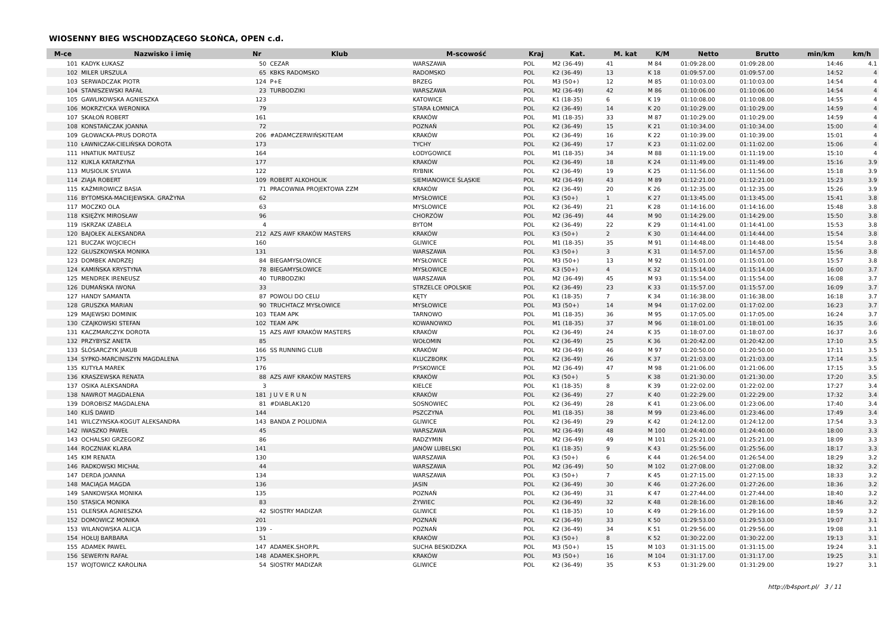WIOSENNY BIEG WSCHODZĄCEGO SŁOŃCA, OPEN c.d.
| M-ce | Nazwisko i imię | Nr | Klub | M-scowość | Kraj | Kat. | M. kat | K/M | Netto | Brutto | min/km | km/h |
| --- | --- | --- | --- | --- | --- | --- | --- | --- | --- | --- | --- | --- |
| 101 | KADYK ŁUKASZ | 50 | CEZAR | WARSZAWA | POL | M2 (36-49) | 41 | M 84 | 01:09:28.00 | 01:09:28.00 | 14:46 | 4.1 |
| 102 | MILER URSZULA | 65 | KBKS RADOMSKO | RADOMSKO | POL | K2 (36-49) | 13 | K 18 | 01:09:57.00 | 01:09:57.00 | 14:52 | 4 |
| 103 | SERWADCZAK PIOTR | 124 | P+E | BRZEG | POL | M3 (50+) | 12 | M 85 | 01:10:03.00 | 01:10:03.00 | 14:54 | 4 |
| 104 | STANISZEWSKI RAFAŁ | 23 | TURBODZIKI | WARSZAWA | POL | M2 (36-49) | 42 | M 86 | 01:10:06.00 | 01:10:06.00 | 14:54 | 4 |
| 105 | GAWLIKOWSKA AGNIESZKA | 123 | | KATOWICE | POL | K1 (18-35) | 6 | K 19 | 01:10:08.00 | 01:10:08.00 | 14:55 | 4 |
| 106 | MOKRZYCKA WERONIKA | 79 | | STARA ŁOMNICA | POL | K2 (36-49) | 14 | K 20 | 01:10:29.00 | 01:10:29.00 | 14:59 | 4 |
| 107 | SKAŁOŃ ROBERT | 161 | | KRAKÓW | POL | M1 (18-35) | 33 | M 87 | 01:10:29.00 | 01:10:29.00 | 14:59 | 4 |
| 108 | KONSTAŃCZAK JOANNA | 72 | | POZNAŃ | POL | K2 (36-49) | 15 | K 21 | 01:10:34.00 | 01:10:34.00 | 15:00 | 4 |
| 109 | GŁOWACKA-PRUS DOROTA | 206 | #ADAMCZERWIŃSKITEAM | KRAKÓW | POL | K2 (36-49) | 16 | K 22 | 01:10:39.00 | 01:10:39.00 | 15:01 | 4 |
| 110 | ŁAWNICZAK-CIELIŃSKA DOROTA | 173 | | TYCHY | POL | K2 (36-49) | 17 | K 23 | 01:11:02.00 | 01:11:02.00 | 15:06 | 4 |
| 111 | HNATIUK MATEUSZ | 164 | | ŁODYGOWICE | POL | M1 (18-35) | 34 | M 88 | 01:11:19.00 | 01:11:19.00 | 15:10 | 4 |
| 112 | KUKLA KATARZYNA | 177 | | KRAKÓW | POL | K2 (36-49) | 18 | K 24 | 01:11:49.00 | 01:11:49.00 | 15:16 | 3.9 |
| 113 | MUSIOLIK SYLWIA | 122 | | RYBNIK | POL | K2 (36-49) | 19 | K 25 | 01:11:56.00 | 01:11:56.00 | 15:18 | 3.9 |
| 114 | ZIAJA ROBERT | 109 | ROBERT ALKOHOLIK | SIEMIANOWICE ŚLĄSKIE | POL | M2 (36-49) | 43 | M 89 | 01:12:21.00 | 01:12:21.00 | 15:23 | 3.9 |
| 115 | KAŹMIROWICZ BASIA | 71 | PRACOWNIA PROJEKTOWA ZZM | KRAKÓW | POL | K2 (36-49) | 20 | K 26 | 01:12:35.00 | 01:12:35.00 | 15:26 | 3.9 |
| 116 | BYTOMSKA-MACIEJEWSKA. GRAŻYNA | 62 | | MYSŁOWICE | POL | K3 (50+) | 1 | K 27 | 01:13:45.00 | 01:13:45.00 | 15:41 | 3.8 |
| 117 | MOCZKO OLA | 63 | | MYSLOWICE | POL | K2 (36-49) | 21 | K 28 | 01:14:16.00 | 01:14:16.00 | 15:48 | 3.8 |
| 118 | KSIĘŻYK MIROSŁAW | 96 | | CHORZÓW | POL | M2 (36-49) | 44 | M 90 | 01:14:29.00 | 01:14:29.00 | 15:50 | 3.8 |
| 119 | ISKRZAK IZABELA | 4 | | BYTOM | POL | K2 (36-49) | 22 | K 29 | 01:14:41.00 | 01:14:41.00 | 15:53 | 3.8 |
| 120 | BAJOŁEK ALEKSANDRA | 212 | AZS AWF KRAKÓW MASTERS | KRAKÓW | POL | K3 (50+) | 2 | K 30 | 01:14:44.00 | 01:14:44.00 | 15:54 | 3.8 |
| 121 | BUCZAK WOJCIECH | 160 | | GLIWICE | POL | M1 (18-35) | 35 | M 91 | 01:14:48.00 | 01:14:48.00 | 15:54 | 3.8 |
| 122 | GŁUSZKOWSKA MONIKA | 131 | | WARSZAWA | POL | K3 (50+) | 3 | K 31 | 01:14:57.00 | 01:14:57.00 | 15:56 | 3.8 |
| 123 | DOMBEK ANDRZEJ | 84 | BIEGAMYSŁOWICE | MYSŁOWICE | POL | M3 (50+) | 13 | M 92 | 01:15:01.00 | 01:15:01.00 | 15:57 | 3.8 |
| 124 | KAMIŃSKA KRYSTYNA | 78 | BIEGAMYSŁOWICE | MYSŁOWICE | POL | K3 (50+) | 4 | K 32 | 01:15:14.00 | 01:15:14.00 | 16:00 | 3.7 |
| 125 | MENDREK IRENEUSZ | 40 | TURBODZIKI | WARSZAWA | POL | M2 (36-49) | 45 | M 93 | 01:15:54.00 | 01:15:54.00 | 16:08 | 3.7 |
| 126 | DUMAŃSKA IWONA | 33 | | STRZELCE OPOLSKIE | POL | K2 (36-49) | 23 | K 33 | 01:15:57.00 | 01:15:57.00 | 16:09 | 3.7 |
| 127 | HANDY SAMANTA | 87 | POWOLI DO CELU | KĘTY | POL | K1 (18-35) | 7 | K 34 | 01:16:38.00 | 01:16:38.00 | 16:18 | 3.7 |
| 128 | GRUSZKA MARIAN | 90 | TRUCHTACZ MYSŁOWICE | MYSŁOWICE | POL | M3 (50+) | 14 | M 94 | 01:17:02.00 | 01:17:02.00 | 16:23 | 3.7 |
| 129 | MAJEWSKI DOMINIK | 103 | TEAM APK | TARNOWO | POL | M1 (18-35) | 36 | M 95 | 01:17:05.00 | 01:17:05.00 | 16:24 | 3.7 |
| 130 | CZAJKOWSKI STEFAN | 102 | TEAM APK | KOWANOWKO | POL | M1 (18-35) | 37 | M 96 | 01:18:01.00 | 01:18:01.00 | 16:35 | 3.6 |
| 131 | KACZMARCZYK DOROTA | 15 | AZS AWF KRAKÓW MASTERS | KRAKÓW | POL | K2 (36-49) | 24 | K 35 | 01:18:07.00 | 01:18:07.00 | 16:37 | 3.6 |
| 132 | PRZYBYSZ ANETA | 85 | | WOŁOMIN | POL | K2 (36-49) | 25 | K 36 | 01:20:42.00 | 01:20:42.00 | 17:10 | 3.5 |
| 133 | ŚLÓSARCZYK JAKUB | 166 | SS RUNNING CLUB | KRAKÓW | POL | M2 (36-49) | 46 | M 97 | 01:20:50.00 | 01:20:50.00 | 17:11 | 3.5 |
| 134 | SYPKO-MARCINISZYN MAGDALENA | 175 | | KLUCZBORK | POL | K2 (36-49) | 26 | K 37 | 01:21:03.00 | 01:21:03.00 | 17:14 | 3.5 |
| 135 | KUTYŁA MAREK | 176 | | PYSKOWICE | POL | M2 (36-49) | 47 | M 98 | 01:21:06.00 | 01:21:06.00 | 17:15 | 3.5 |
| 136 | KRASZEWSKA RENATA | 88 | AZS AWF KRAKÓW MASTERS | KRAKÓW | POL | K3 (50+) | 5 | K 38 | 01:21:30.00 | 01:21:30.00 | 17:20 | 3.5 |
| 137 | OSIKA ALEKSANDRA | 3 | | KIELCE | POL | K1 (18-35) | 8 | K 39 | 01:22:02.00 | 01:22:02.00 | 17:27 | 3.4 |
| 138 | NAWROT MAGDALENA | 181 | J U V E R U N | KRAKÓW | POL | K2 (36-49) | 27 | K 40 | 01:22:29.00 | 01:22:29.00 | 17:32 | 3.4 |
| 139 | DOROBISZ MAGDALENA | 81 | #DIABLAK120 | SOSNOWIEC | POL | K2 (36-49) | 28 | K 41 | 01:23:06.00 | 01:23:06.00 | 17:40 | 3.4 |
| 140 | KLIŚ DAWID | 144 | | PSZCZYNA | POL | M1 (18-35) | 38 | M 99 | 01:23:46.00 | 01:23:46.00 | 17:49 | 3.4 |
| 141 | WILCZYNSKA-KOGUT ALEKSANDRA | 143 | BANDA Z POLUDNIA | GLIWICE | POL | K2 (36-49) | 29 | K 42 | 01:24:12.00 | 01:24:12.00 | 17:54 | 3.3 |
| 142 | IWASZKO PAWEŁ | 45 | | WARSZAWA | POL | M2 (36-49) | 48 | M 100 | 01:24:40.00 | 01:24:40.00 | 18:00 | 3.3 |
| 143 | OCHALSKI GRZEGORZ | 86 | | RADZYMIN | POL | M2 (36-49) | 49 | M 101 | 01:25:21.00 | 01:25:21.00 | 18:09 | 3.3 |
| 144 | ROCZNIAK KLARA | 141 | | JANÓW LUBELSKI | POL | K1 (18-35) | 9 | K 43 | 01:25:56.00 | 01:25:56.00 | 18:17 | 3.3 |
| 145 | KIM RENATA | 130 | | WARSZAWA | POL | K3 (50+) | 6 | K 44 | 01:26:54.00 | 01:26:54.00 | 18:29 | 3.2 |
| 146 | RADKOWSKI MICHAŁ | 44 | | WARSZAWA | POL | M2 (36-49) | 50 | M 102 | 01:27:08.00 | 01:27:08.00 | 18:32 | 3.2 |
| 147 | DERDA JOANNA | 134 | | WARSZAWA | POL | K3 (50+) | 7 | K 45 | 01:27:15.00 | 01:27:15.00 | 18:33 | 3.2 |
| 148 | MACIĄGA MAGDA | 136 | | JASIN | POL | K2 (36-49) | 30 | K 46 | 01:27:26.00 | 01:27:26.00 | 18:36 | 3.2 |
| 149 | SANKOWSKA MONIKA | 135 | | POZNAŃ | POL | K2 (36-49) | 31 | K 47 | 01:27:44.00 | 01:27:44.00 | 18:40 | 3.2 |
| 150 | STASICA MONIKA | 83 | | ŻYWIEC | POL | K2 (36-49) | 32 | K 48 | 01:28:16.00 | 01:28:16.00 | 18:46 | 3.2 |
| 151 | OLEŃSKA AGNIESZKA | 42 | SIOSTRY MADIZAR | GLIWICE | POL | K1 (18-35) | 10 | K 49 | 01:29:16.00 | 01:29:16.00 | 18:59 | 3.2 |
| 152 | DOMOWICZ MONIKA | 201 | | POZNAŃ | POL | K2 (36-49) | 33 | K 50 | 01:29:53.00 | 01:29:53.00 | 19:07 | 3.1 |
| 153 | WILANOWSKA ALICJA | 139 | - | POZNAŃ | POL | K2 (36-49) | 34 | K 51 | 01:29:56.00 | 01:29:56.00 | 19:08 | 3.1 |
| 154 | HOŁUJ BARBARA | 51 | | KRAKÓW | POL | K3 (50+) | 8 | K 52 | 01:30:22.00 | 01:30:22.00 | 19:13 | 3.1 |
| 155 | ADAMEK PAWEL | 147 | ADAMEK.SHOP.PL | SUCHA BESKIDZKA | POL | M3 (50+) | 15 | M 103 | 01:31:15.00 | 01:31:15.00 | 19:24 | 3.1 |
| 156 | SEWERYN RAFAŁ | 148 | ADAMEK.SHOP.PL | KRAKÓW | POL | M3 (50+) | 16 | M 104 | 01:31:17.00 | 01:31:17.00 | 19:25 | 3.1 |
| 157 | WOJTOWICZ KAROLINA | 54 | SIOSTRY MADIZAR | GLIWICE | POL | K2 (36-49) | 35 | K 53 | 01:31:29.00 | 01:31:29.00 | 19:27 | 3.1 |
http://b4sport.pl/ 3 / 11